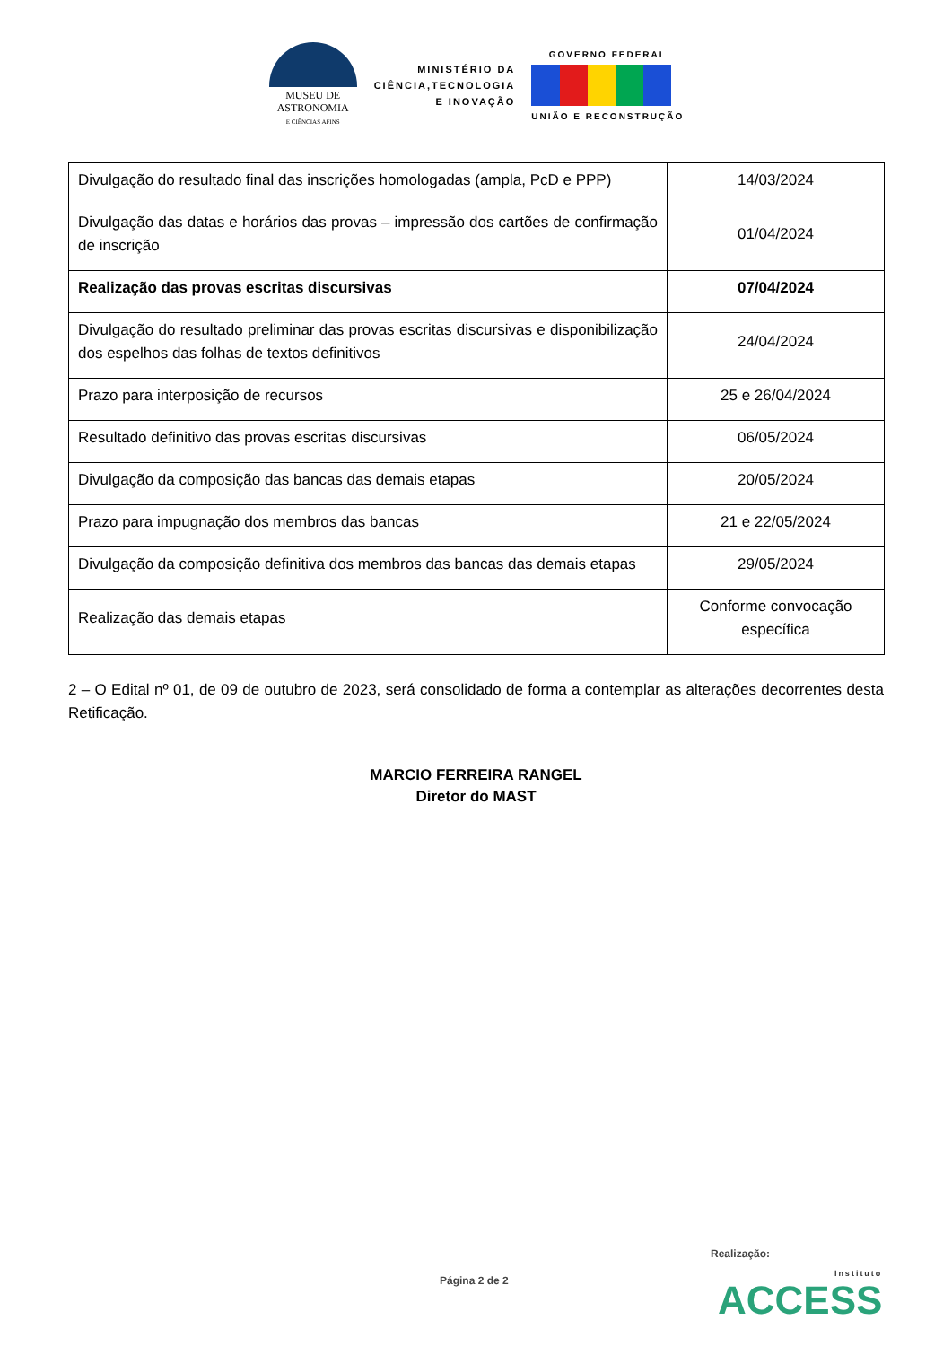MUSEU DE
ASTRONOMIA
E CIÊNCIAS AFINS
MINISTÉRIO DA
CIÊNCIA,TECNOLOGIA
E INOVAÇÃO
GOVERNO FEDERAL
UNIÃO E RECONSTRUÇÃO
| Divulgação do resultado final das inscrições homologadas (ampla, PcD e PPP) | 14/03/2024 |
| Divulgação das datas e horários das provas – impressão dos cartões de confirmação de inscrição | 01/04/2024 |
| Realização das provas escritas discursivas | 07/04/2024 |
| Divulgação do resultado preliminar das provas escritas discursivas e disponibilização dos espelhos das folhas de textos definitivos | 24/04/2024 |
| Prazo para interposição de recursos | 25 e 26/04/2024 |
| Resultado definitivo das provas escritas discursivas | 06/05/2024 |
| Divulgação da composição das bancas das demais etapas | 20/05/2024 |
| Prazo para impugnação dos membros das bancas | 21 e 22/05/2024 |
| Divulgação da composição definitiva dos membros das bancas das demais etapas | 29/05/2024 |
| Realização das demais etapas | Conforme convocação específica |
2 – O Edital nº 01, de 09 de outubro de 2023, será consolidado de forma a contemplar as alterações decorrentes desta Retificação.
MARCIO FERREIRA RANGEL
Diretor do MAST
Realização:
Página 2 de 2 Instituto
ACCESS